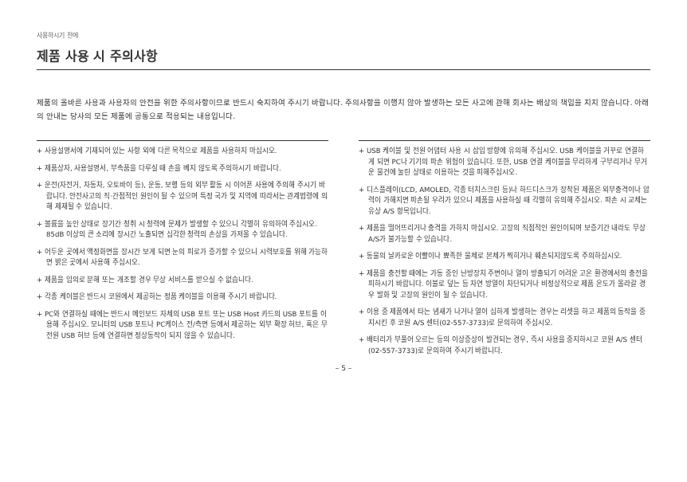사용하시기 전에
제품 사용 시 주의사항
제품의 올바른 사용과 사용자의 안전을 위한 주의사항이므로 반드시 숙지하여 주시기 바랍니다. 주의사항을 이행치 않아 발생하는 모든 사고에 관해 회사는 배상의 책임을 지지 않습니다. 아래의 안내는 당사의 모든 제품에 공통으로 적용되는 내용입니다.
+ 사용설명서에 기재되어 있는 사항 외에 다른 목적으로 제품을 사용하지 마십시오.
+ 제품상자, 사용설명서, 부속품을 다루실 때 손을 베지 않도록 주의하시기 바랍니다.
+ 운전(자전거, 자동차, 오토바이 등), 운동, 보행 등의 외부 활동 시 이어폰 사용에 주의해 주시기 바랍니다. 안전사고의 직·간접적인 원인이 될 수 있으며 특정 국가 및 지역에 따라서는 관계법령에 의해 제재될 수 있습니다.
+ 볼륨을 높인 상태로 장기간 청취 시 청력에 문제가 발생할 수 있으니 각별히 유의하여 주십시오. 85dB 이상의 큰 소리에 장시간 노출되면 심각한 청력의 손상을 가져올 수 있습니다.
+ 어두운 곳에서 액정화면을 장시간 보게 되면 눈의 피로가 증가할 수 있으니 시력보호를 위해 가능하면 밝은 곳에서 사용해 주십시오.
+ 제품을 임의로 분해 또는 개조할 경우 무상 서비스를 받으실 수 없습니다.
+ 각종 케이블은 반드시 코원에서 제공하는 정품 케이블을 이용해 주시기 바랍니다.
+ PC와 연결하실 때에는 반드시 메인보드 자체의 USB 포트 또는 USB Host 카드의 USB 포트를 이용해 주십시오. 모니터의 USB 포트나 PC케이스 전/측면 등에서 제공하는 외부 확장 허브, 혹은 무전원 USB 허브 등에 연결하면 정상동작이 되지 않을 수 있습니다.
+ USB 케이블 및 전원 어댑터 사용 시 삽입 방향에 유의해 주십시오. USB 케이블을 거꾸로 연결하게 되면 PC나 기기의 파손 위험이 있습니다. 또한, USB 연결 케이블을 무리하게 구부리거나 무거운 물건에 눌린 상태로 이용하는 것을 피해주십시오.
+ 디스플레이(LCD, AMOLED, 각종 터치스크린 등)나 하드디스크가 장착된 제품은 외부충격이나 압력이 가해지면 파손될 우려가 있으니 제품을 사용하실 때 각별히 유의해 주십시오. 파손 시 교체는 유상 A/S 항목입니다.
+ 제품을 떨어뜨리거나 충격을 가하지 마십시오. 고장의 직접적인 원인이되며 보증기간 내라도 무상 A/S가 불가능할 수 있습니다.
+ 동물의 날카로운 이빨이나 뾰족한 물체로 본체가 찍히거나 훼손되지않도록 주의하십시오.
+ 제품을 충전할 때에는 가동 중인 난방장치 주변이나 열이 방출되기 어려운 고온 환경에서의 충전을 피하시기 바랍니다. 이불로 덮는 등 자연 방열이 차단되거나 비정상적으로 제품 온도가 올라갈 경우 발화 및 고장의 원인이 될 수 있습니다.
+ 이용 중 제품에서 타는 냄새가 나거나 열이 심하게 발생하는 경우는 리셋을 하고 제품의 동작을 중지시킨 후 코원 A/S 센터(02-557-3733)로 문의하여 주십시오.
+ 배터리가 부풀어 오르는 등의 이상증상이 발견되는 경우, 즉시 사용을 중지하시고 코원 A/S 센터(02-557-3733)로 문의하여 주시기 바랍니다.
– 5 –